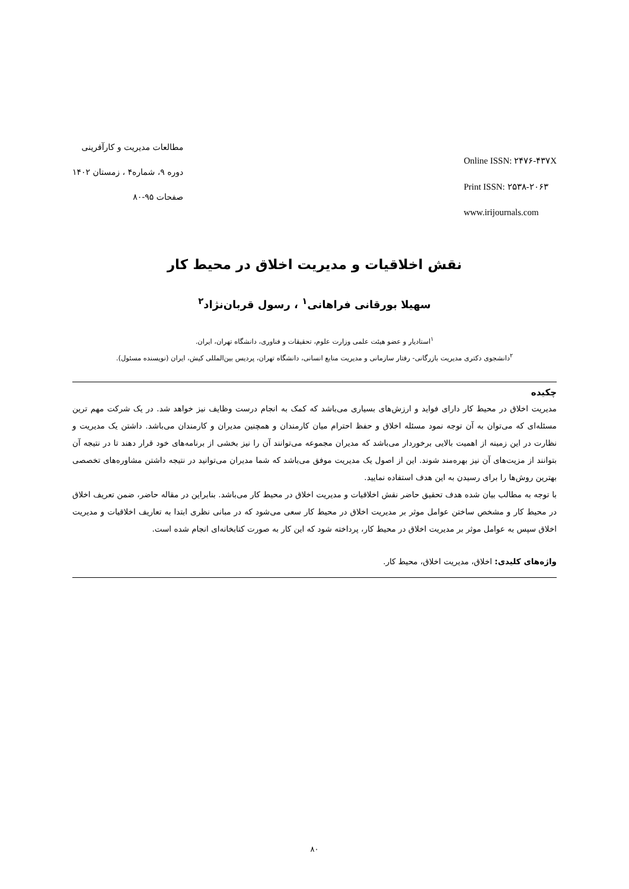مطالعات مدیریت و کارآفرینی
دوره ۹، شماره۴ ، زمستان ۱۴۰۲
صفحات ۹۵-۸۰
Online ISSN: ۲۴۷۶-۴۳۷X
Print ISSN: ۲۵۳۸-۲۰۶۳
www.irijournals.com
نقش اخلاقیات و مدیریت اخلاق در محیط کار
سهیلا بورقانی فراهانی<sup>۱</sup> ، رسول قربان‌نژاد<sup>۲</sup>
<sup>۱</sup> استادیار و عضو هیئت علمی وزارت علوم، تحقیقات و فناوری، دانشگاه تهران، ایران.
<sup>۲</sup> دانشجوی دکتری مدیریت بازرگانی- رفتار سازمانی و مدیریت منابع انسانی، دانشگاه تهران، پردیس بین‌المللی کیش، ایران (نویسنده مسئول).
چکیده
مدیریت اخلاق در محیط کار دارای فواید و ارزش‌های بسیاری می‌باشد که کمک به انجام درست وظایف نیز خواهد شد. در یک شرکت مهم ترین مسئله‌ای که می‌توان به آن توجه نمود مسئله اخلاق و حفظ احترام میان کارمندان و همچنین مدیران و کارمندان می‌باشد. داشتن یک مدیریت و نظارت در این زمینه از اهمیت بالایی برخوردار می‌باشد که مدیران مجموعه می‌توانند آن را نیز بخشی از برنامه‌های خود قرار دهند تا در نتیجه آن بتوانند از مزیت‌های آن نیز بهره‌مند شوند. این از اصول یک مدیریت موفق می‌باشد که شما مدیران می‌توانید در نتیجه داشتن مشاوره‌های تخصصی بهترین روش‌ها را برای رسیدن به این هدف استفاده نمایید.
با توجه به مطالب بیان شده هدف تحقیق حاضر نقش اخلاقیات و مدیریت اخلاق در محیط کار می‌باشد. بنابراین در مقاله حاضر، ضمن تعریف اخلاق در محیط کار و مشخص ساختن عوامل موثر بر مدیریت اخلاق در محیط کار سعی می‌شود که در مبانی نظری ابتدا به تعاریف اخلاقیات و مدیریت اخلاق سپس به عوامل موثر بر مدیریت اخلاق در محیط کار، پرداخته شود که این کار به صورت کتابخانه‌ای انجام شده است.
واژه‌های کلیدی: اخلاق، مدیریت اخلاق، محیط کار.
۸۰